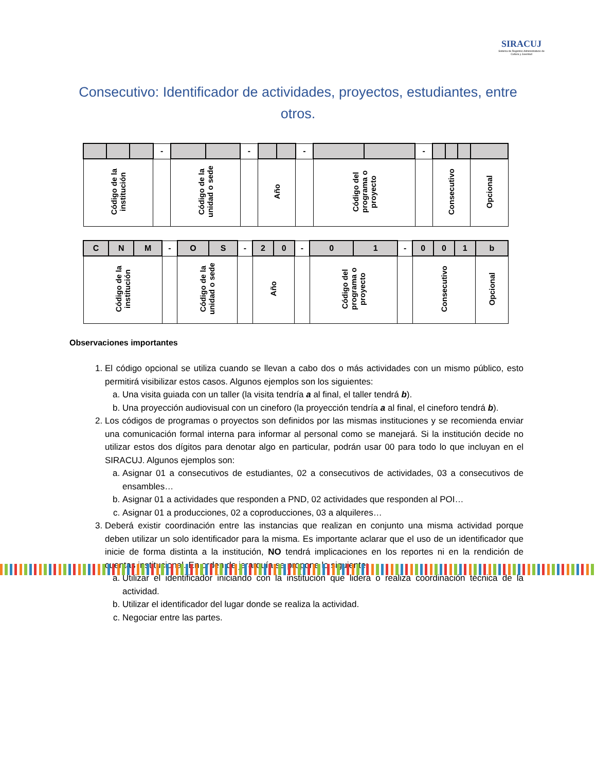SIRACUJ
Sistema de Registros Administrativos de Cultura y Juventud
Consecutivo: Identificador de actividades, proyectos, estudiantes, entre otros.
| | | | - | | | - | | | - | | | - | | | | |
| Código de la institución | | | | Código de la unidad o sede | | | Año | | | Código del programa o proyecto | | | Consecutivo | | | Opcional |
| C | N | M | - | O | S | - | 2 | 0 | - | 0 | 1 | - | 0 | 0 | 1 | b |
| Código de la institución | | | | Código de la unidad o sede | | | Año | | | Código del programa o proyecto | | | Consecutivo | | | Opcional |
Observaciones importantes
1. El código opcional se utiliza cuando se llevan a cabo dos o más actividades con un mismo público, esto permitirá visibilizar estos casos. Algunos ejemplos son los siguientes:
a. Una visita guiada con un taller (la visita tendría a al final, el taller tendrá b).
b. Una proyección audiovisual con un cineforo (la proyección tendría a al final, el cineforo tendrá b).
2. Los códigos de programas o proyectos son definidos por las mismas instituciones y se recomienda enviar una comunicación formal interna para informar al personal como se manejará. Si la institución decide no utilizar estos dos dígitos para denotar algo en particular, podrán usar 00 para todo lo que incluyan en el SIRACUJ. Algunos ejemplos son:
a. Asignar 01 a consecutivos de estudiantes, 02 a consecutivos de actividades, 03 a consecutivos de ensambles…
b. Asignar 01 a actividades que responden a PND, 02 actividades que responden al POI…
c. Asignar 01 a producciones, 02 a coproducciones, 03 a alquileres…
3. Deberá existir coordinación entre las instancias que realizan en conjunto una misma actividad porque deben utilizar un solo identificador para la misma. Es importante aclarar que el uso de un identificador que inicie de forma distinta a la institución, NO tendrá implicaciones en los reportes ni en la rendición de cuentas institucional. En orden de jerarquía se propone lo siguiente:
a. Utilizar el identificador iniciando con la institución que lidera o realiza coordinación técnica de la actividad.
b. Utilizar el identificador del lugar donde se realiza la actividad.
c. Negociar entre las partes.